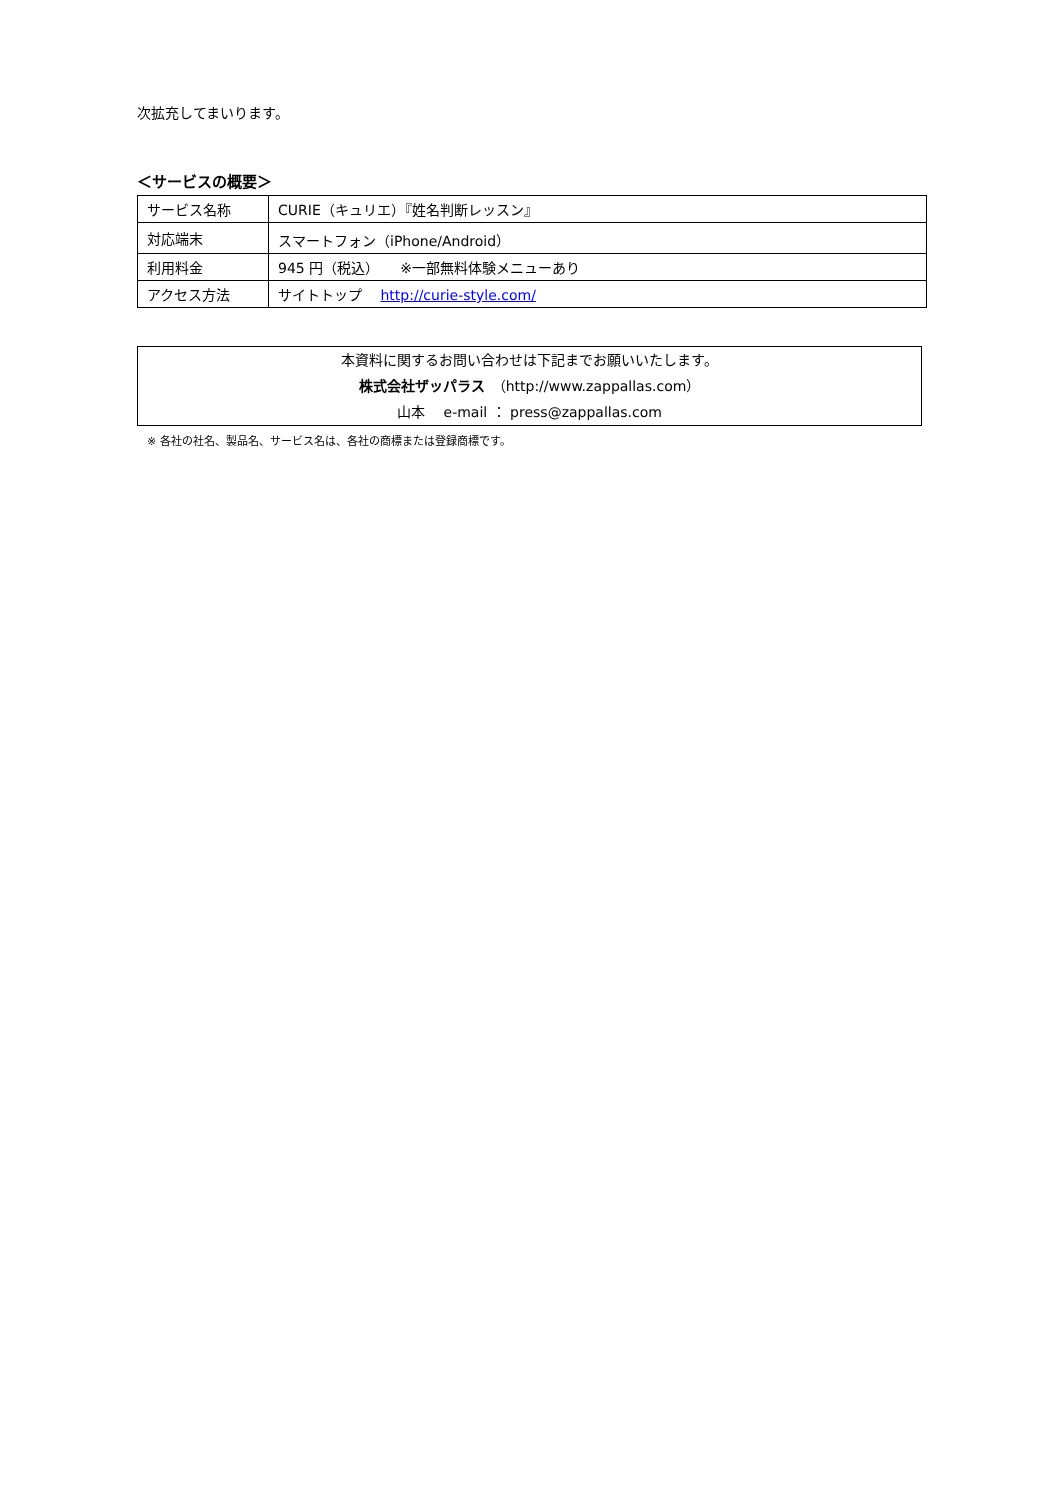次拡充してまいります。
＜サービスの概要＞
| サービス名称 | CURIE（キュリエ）『姓名判断レッスン』 |
| 対応端末 | スマートフォン（iPhone/Android） |
| 利用料金 | 945 円（税込） ※一部無料体験メニューあり |
| アクセス方法 | サイトトップ http://curie-style.com/ |
本資料に関するお問い合わせは下記までお願いいたします。
株式会社ザッパラス　（http://www.zappallas.com）
山本　 e-mail ： press@zappallas.com
※ 各社の社名、製品名、サービス名は、各社の商標または登録商標です。